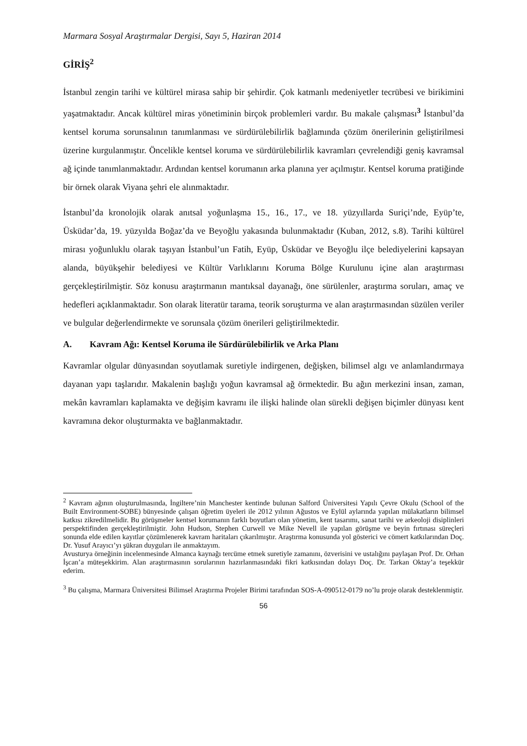Marmara Sosyal Araştırmalar Dergisi, Sayı 5, Haziran 2014
GİRİŞ<sup>2</sup>
İstanbul zengin tarihi ve kültürel mirasa sahip bir şehirdir. Çok katmanlı medeniyetler tecrübesi ve birikimini yaşatmaktadır. Ancak kültürel miras yönetiminin birçok problemleri vardır. Bu makale çalışması<sup>3</sup> İstanbul’da kentsel koruma sorunsalının tanımlanması ve sürdürülebilirlik bağlamında çözüm önerilerinin geliştirilmesi üzerine kurgulanmıştır. Öncelikle kentsel koruma ve sürdürülebilirlik kavramları çevrelendiği geniş kavramsal ağ içinde tanımlanmaktadır. Ardından kentsel korumanın arka planına yer açılmıştır. Kentsel koruma pratiğinde bir örnek olarak Viyana şehri ele alınmaktadır.
İstanbul’da kronolojik olarak anıtsal yoğunlaşma 15., 16., 17., ve 18. yüzyıllarda Suriçi’nde, Eyüp’te, Üsküdar’da, 19. yüzyılda Boğaz’da ve Beyoğlu yakasında bulunmaktadır (Kuban, 2012, s.8). Tarihi kültürel mirası yoğunluklu olarak taşıyan İstanbul’un Fatih, Eyüp, Üsküdar ve Beyoğlu ilçe belediyelerini kapsayan alanda, büyükşehir belediyesi ve Kültür Varlıklarını Koruma Bölge Kurulunu içine alan araştırması gerçekleştirilmiştir. Söz konusu araştırmanın mantıksal dayanağı, öne sürülenler, araştırma soruları, amaç ve hedefleri açıklanmaktadır. Son olarak literatür tarama, teorik soruşturma ve alan araştırmasından süzülen veriler ve bulgular değerlendirmekte ve sorunsala çözüm önerileri geliştirilmektedir.
A. Kavram Ağı: Kentsel Koruma ile Sürdürülebilirlik ve Arka Planı
Kavramlar olgular dünyasından soyutlamak suretiyle indirgenen, değişken, bilimsel algı ve anlamlandırmaya dayanan yapı taşlarıdır. Makalenin başlığı yoğun kavramsal ağ örmektedir. Bu ağın merkezini insan, zaman, mekân kavramları kaplamakta ve değişim kavramı ile ilişki halinde olan sürekli değişen biçimler dünyası kent kavramına dekor oluşturmakta ve bağlanmaktadır.
<sup>2</sup> Kavram ağının oluşturulmasında, İngiltere’nin Manchester kentinde bulunan Salford Üniversitesi Yapılı Çevre Okulu (School of the Built Environment-SOBE) bünyesinde çalışan öğretim üyeleri ile 2012 yılının Ağustos ve Eylül aylarında yapılan mülakatların bilimsel katkısı zikredilmelidir. Bu görüşmeler kentsel korumanın farklı boyutları olan yönetim, kent tasarımı, sanat tarihi ve arkeoloji disiplinleri perspektifinden gerçekleştirilmiştir. John Hudson, Stephen Curwell ve Mike Nevell ile yapılan görüşme ve beyin fırtınası süreçleri sonunda elde edilen kayıtlar çözümlenerek kavram haritaları çıkarılmıştır. Araştırma konusunda yol gösterici ve cömert katkılarından Doç. Dr. Yusuf Arayıcı’yı şükran duyguları ile anmaktayım.
Avusturya örneğinin incelenmesinde Almanca kaynağı tercüme etmek suretiyle zamanını, özverisini ve ustalığını paylaşan Prof. Dr. Orhan İşcan’a müteşekkirim. Alan araştırmasının sorularının hazırlanmasındaki fikri katkısından dolayı Doç. Dr. Tarkan Oktay’a teşekkür ederim.
<sup>3</sup> Bu çalışma, Marmara Üniversitesi Bilimsel Araştırma Projeler Birimi tarafından SOS-A-090512-0179 no’lu proje olarak desteklenmiştir.
56